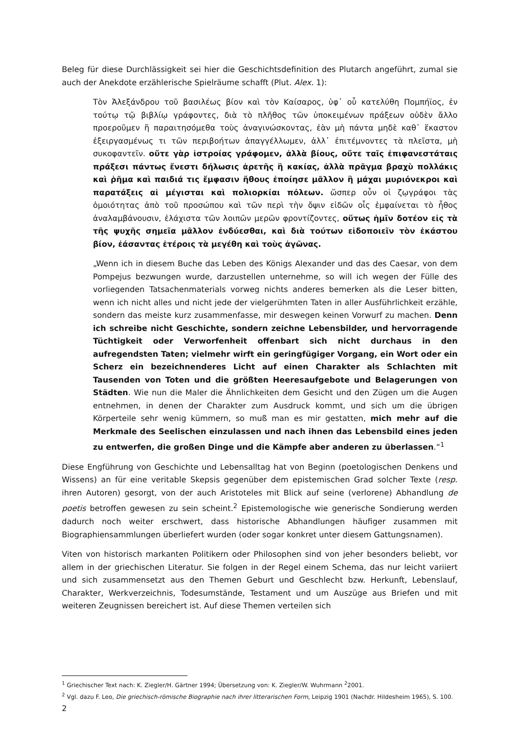Beleg für diese Durchlässigkeit sei hier die Geschichtsdefinition des Plutarch angeführt, zumal sie auch der Anekdote erzählerische Spielräume schafft (Plut. Alex. 1):
Τὸν Ἀλεξάνδρου τοῦ βασιλέως βίον καὶ τὸν Καίσαρος, ὑφ᾽ οὗ κατελύθη Πομπήϊος, ἐν τούτῳ τῷ βιβλίῳ γράφοντες, διὰ τὸ πλῆθος τῶν ὑποκειμένων πράξεων οὐδὲν ἄλλο προεροῦμεν ἢ παραιτησόμεθα τοὺς ἀναγινώσκοντας, ἐὰν μὴ πάντα μηδὲ καθ᾽ ἕκαστον ἐξειργασμένως τι τῶν περιβοήτων ἀπαγγέλλωμεν, ἀλλ᾽ ἐπιτέμνοντες τὰ πλεῖστα, μὴ συκοφαντεῖν. οὔτε γὰρ ἱστροίας γράφομεν, ἀλλὰ βίους, οὔτε ταῖς ἐπιφανεστάταις πράξεσι πάντως ἔνεστι δήλωσις ἀρετῆς ἢ κακίας, ἀλλὰ πρᾶγμα βραχὺ πολλάκις καὶ ῥῆμα καὶ παιδιά τις ἔμφασιν ἤθους ἐποίησε μᾶλλον ἢ μάχαι μυριόνεκροι καὶ παρατάξεις αἱ μέγισται καὶ πολιορκίαι πόλεων. ὥσπερ οὖν οἱ ζῳγράφοι τὰς ὁμοιότητας ἀπὸ τοῦ προσώπου καὶ τῶν περὶ τὴν ὄψιν εἰδῶν οἷς ἐμφαίνεται τὸ ἦθος ἀναλαμβάνουσιν, ἐλάχιστα τῶν λοιπῶν μερῶν φροντίζοντες, οὕτως ἡμῖν δοτέον εἰς τὰ τῆς ψυχῆς σημεῖα μᾶλλον ἐνδύεσθαι, καὶ διὰ τούτων εἰδοποιεῖν τὸν ἑκάστου βίον, ἐάσαντας ἑτέροις τὰ μεγέθη καὶ τοὺς ἀγῶνας.
„Wenn ich in diesem Buche das Leben des Königs Alexander und das des Caesar, von dem Pompejus bezwungen wurde, darzustellen unternehme, so will ich wegen der Fülle des vorliegenden Tatsachenmaterials vorweg nichts anderes bemerken als die Leser bitten, wenn ich nicht alles und nicht jede der vielgerühmten Taten in aller Ausführlichkeit erzähle, sondern das meiste kurz zusammenfasse, mir deswegen keinen Vorwurf zu machen. Denn ich schreibe nicht Geschichte, sondern zeichne Lebensbilder, und hervorragende Tüchtigkeit oder Verworfenheit offenbart sich nicht durchaus in den aufregendsten Taten; vielmehr wirft ein geringfügiger Vorgang, ein Wort oder ein Scherz ein bezeichnenderes Licht auf einen Charakter als Schlachten mit Tausenden von Toten und die größten Heeresaufgebote und Belagerungen von Städten. Wie nun die Maler die Ähnlichkeiten dem Gesicht und den Zügen um die Augen entnehmen, in denen der Charakter zum Ausdruck kommt, und sich um die übrigen Körperteile sehr wenig kümmern, so muß man es mir gestatten, mich mehr auf die Merkmale des Seelischen einzulassen und nach ihnen das Lebensbild eines jeden zu entwerfen, die großen Dinge und die Kämpfe aber anderen zu überlassen.“<sup>1</sup>
Diese Engführung von Geschichte und Lebensalltag hat von Beginn (poetologischen Denkens und Wissens) an für eine veritable Skepsis gegenüber dem epistemischen Grad solcher Texte (resp. ihren Autoren) gesorgt, von der auch Aristoteles mit Blick auf seine (verlorene) Abhandlung de poetis betroffen gewesen zu sein scheint.<sup>2</sup> Epistemologische wie generische Sondierung werden dadurch noch weiter erschwert, dass historische Abhandlungen häufiger zusammen mit Biographiensammlungen überliefert wurden (oder sogar konkret unter diesem Gattungsnamen).
Viten von historisch markanten Politikern oder Philosophen sind von jeher besonders beliebt, vor allem in der griechischen Literatur. Sie folgen in der Regel einem Schema, das nur leicht variiert und sich zusammensetzt aus den Themen Geburt und Geschlecht bzw. Herkunft, Lebenslauf, Charakter, Werkverzeichnis, Todesumstände, Testament und um Auszüge aus Briefen und mit weiteren Zeugnissen bereichert ist. Auf diese Themen verteilen sich
<sup>1</sup> Griechischer Text nach: K. Ziegler/H. Gärtner 1994; Übersetzung von: K. Ziegler/W. Wuhrmann <sup>2</sup>2001.
<sup>2</sup> Vgl. dazu F. Leo, Die griechisch-römische Biographie nach ihrer litterarischen Form, Leipzig 1901 (Nachdr. Hildesheim 1965), S. 100.
2